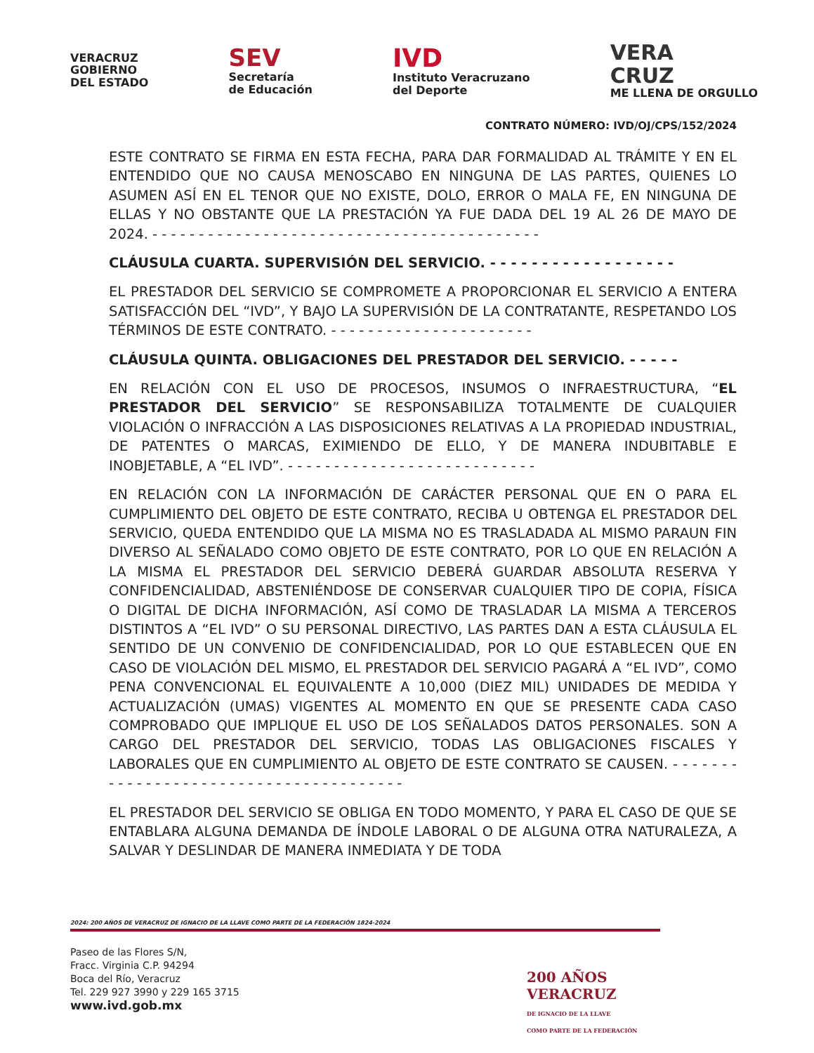VERACRUZ
GOBIERNO
DEL ESTADO
SEV
Secretaría
de Educación
IVD
Instituto Veracruzano
del Deporte
VERA
CRUZ
ME LLENA DE ORGULLO
CONTRATO NÚMERO: IVD/OJ/CPS/152/2024
ESTE CONTRATO SE FIRMA EN ESTA FECHA, PARA DAR FORMALIDAD AL TRÁMITE Y EN EL ENTENDIDO QUE NO CAUSA MENOSCABO EN NINGUNA DE LAS PARTES, QUIENES LO ASUMEN ASÍ EN EL TENOR QUE NO EXISTE, DOLO, ERROR O MALA FE, EN NINGUNA DE ELLAS Y NO OBSTANTE QUE LA PRESTACIÓN YA FUE DADA DEL 19 AL 26 DE MAYO DE 2024. - - - - - - - - - - - - - - - - - - - - - - - - - - - - - - - - - - - - - - - - - -
CLÁUSULA CUARTA. SUPERVISIÓN DEL SERVICIO. - - - - - - - - - - - - - - - - - -
EL PRESTADOR DEL SERVICIO SE COMPROMETE A PROPORCIONAR EL SERVICIO A ENTERA SATISFACCIÓN DEL “IVD”, Y BAJO LA SUPERVISIÓN DE LA CONTRATANTE, RESPETANDO LOS TÉRMINOS DE ESTE CONTRATO. - - - - - - - - - - - - - - - - - - - - - -
CLÁUSULA QUINTA. OBLIGACIONES DEL PRESTADOR DEL SERVICIO. - - - - -
EN RELACIÓN CON EL USO DE PROCESOS, INSUMOS O INFRAESTRUCTURA, “EL PRESTADOR DEL SERVICIO” SE RESPONSABILIZA TOTALMENTE DE CUALQUIER VIOLACIÓN O INFRACCIÓN A LAS DISPOSICIONES RELATIVAS A LA PROPIEDAD INDUSTRIAL, DE PATENTES O MARCAS, EXIMIENDO DE ELLO, Y DE MANERA INDUBITABLE E INOBJETABLE, A “EL IVD”. - - - - - - - - - - - - - - - - - - - - - - - - - - -
EN RELACIÓN CON LA INFORMACIÓN DE CARÁCTER PERSONAL QUE EN O PARA EL CUMPLIMIENTO DEL OBJETO DE ESTE CONTRATO, RECIBA U OBTENGA EL PRESTADOR DEL SERVICIO, QUEDA ENTENDIDO QUE LA MISMA NO ES TRASLADADA AL MISMO PARAUN FIN DIVERSO AL SEÑALADO COMO OBJETO DE ESTE CONTRATO, POR LO QUE EN RELACIÓN A LA MISMA EL PRESTADOR DEL SERVICIO DEBERÁ GUARDAR ABSOLUTA RESERVA Y CONFIDENCIALIDAD, ABSTENIÉNDOSE DE CONSERVAR CUALQUIER TIPO DE COPIA, FÍSICA O DIGITAL DE DICHA INFORMACIÓN, ASÍ COMO DE TRASLADAR LA MISMA A TERCEROS DISTINTOS A “EL IVD” O SU PERSONAL DIRECTIVO, LAS PARTES DAN A ESTA CLÁUSULA EL SENTIDO DE UN CONVENIO DE CONFIDENCIALIDAD, POR LO QUE ESTABLECEN QUE EN CASO DE VIOLACIÓN DEL MISMO, EL PRESTADOR DEL SERVICIO PAGARÁ A “EL IVD”, COMO PENA CONVENCIONAL EL EQUIVALENTE A 10,000 (DIEZ MIL) UNIDADES DE MEDIDA Y ACTUALIZACIÓN (UMAS) VIGENTES AL MOMENTO EN QUE SE PRESENTE CADA CASO COMPROBADO QUE IMPLIQUE EL USO DE LOS SEÑALADOS DATOS PERSONALES. SON A CARGO DEL PRESTADOR DEL SERVICIO, TODAS LAS OBLIGACIONES FISCALES Y LABORALES QUE EN CUMPLIMIENTO AL OBJETO DE ESTE CONTRATO SE CAUSEN. - - - - - - - - - - - - - - - - - - - - - - - - - - - - - - - - - - - - - - -
EL PRESTADOR DEL SERVICIO SE OBLIGA EN TODO MOMENTO, Y PARA EL CASO DE QUE SE ENTABLARA ALGUNA DEMANDA DE ÍNDOLE LABORAL O DE ALGUNA OTRA NATURALEZA, A SALVAR Y DESLINDAR DE MANERA INMEDIATA Y DE TODA
2024: 200 AÑOS DE VERACRUZ DE IGNACIO DE LA LLAVE COMO PARTE DE LA FEDERACIÓN 1824-2024
Paseo de las Flores S/N,
Fracc. Virginia C.P. 94294
Boca del Río, Veracruz
Tel. 229 927 3990 y 229 165 3715
www.ivd.gob.mx
200 AÑOS
VERACRUZ
DE IGNACIO DE LA LLAVE
COMO PARTE DE LA FEDERACIÓN